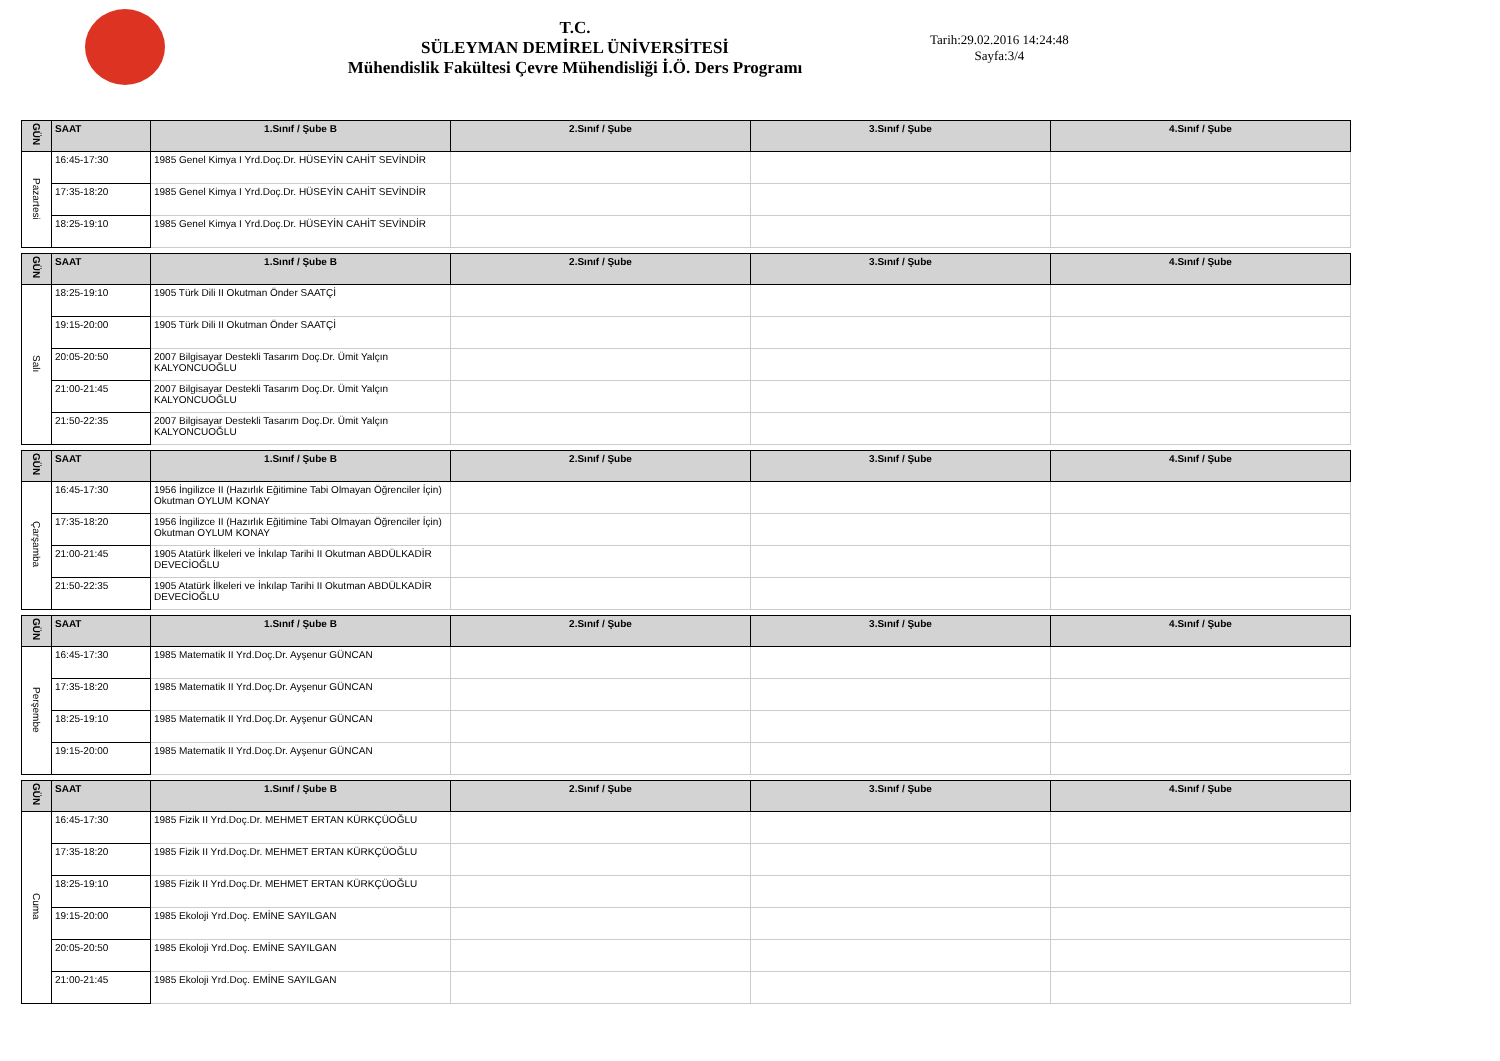T.C.
SÜLEYMAN DEMİREL ÜNİVERSİTESİ
Mühendislik Fakültesi Çevre Mühendisliği İ.Ö. Ders Programı
Tarih:29.02.2016 14:24:48
Sayfa:3/4
| GÜN | SAAT | 1.Sınıf / Şube B | 2.Sınıf / Şube | 3.Sınıf / Şube | 4.Sınıf / Şube |
| --- | --- | --- | --- | --- | --- |
| Pazartesi | 16:45-17:30 | 1985 Genel Kimya I Yrd.Doç.Dr. HÜSEYİN CAHİT SEVİNDİR | | | |
| | 17:35-18:20 | 1985 Genel Kimya I Yrd.Doç.Dr. HÜSEYİN CAHİT SEVİNDİR | | | |
| | 18:25-19:10 | 1985 Genel Kimya I Yrd.Doç.Dr. HÜSEYİN CAHİT SEVİNDİR | | | |
| GÜN | SAAT | 1.Sınıf / Şube B | 2.Sınıf / Şube | 3.Sınıf / Şube | 4.Sınıf / Şube |
| --- | --- | --- | --- | --- | --- |
| Salı | 18:25-19:10 | 1905 Türk Dili II Okutman Önder SAATÇİ | | | |
| | 19:15-20:00 | 1905 Türk Dili II Okutman Önder SAATÇİ | | | |
| | 20:05-20:50 | 2007 Bilgisayar Destekli Tasarım Doç.Dr. Ümit Yalçın KALYONCUOĞLU | | | |
| | 21:00-21:45 | 2007 Bilgisayar Destekli Tasarım Doç.Dr. Ümit Yalçın KALYONCUOĞLU | | | |
| | 21:50-22:35 | 2007 Bilgisayar Destekli Tasarım Doç.Dr. Ümit Yalçın KALYONCUOĞLU | | | |
| GÜN | SAAT | 1.Sınıf / Şube B | 2.Sınıf / Şube | 3.Sınıf / Şube | 4.Sınıf / Şube |
| --- | --- | --- | --- | --- | --- |
| Çarşamba | 16:45-17:30 | 1956 İngilizce II (Hazırlık Eğitimine Tabi Olmayan Öğrenciler İçin) Okutman OYLUM KONAY | | | |
| | 17:35-18:20 | 1956 İngilizce II (Hazırlık Eğitimine Tabi Olmayan Öğrenciler İçin) Okutman OYLUM KONAY | | | |
| | 21:00-21:45 | 1905 Atatürk İlkeleri ve İnkılap Tarihi II Okutman ABDÜLKADİR DEVECİOĞLU | | | |
| | 21:50-22:35 | 1905 Atatürk İlkeleri ve İnkılap Tarihi II Okutman ABDÜLKADİR DEVECİOĞLU | | | |
| GÜN | SAAT | 1.Sınıf / Şube B | 2.Sınıf / Şube | 3.Sınıf / Şube | 4.Sınıf / Şube |
| --- | --- | --- | --- | --- | --- |
| Perşembe | 16:45-17:30 | 1985 Matematik II Yrd.Doç.Dr. Ayşenur GÜNCAN | | | |
| | 17:35-18:20 | 1985 Matematik II Yrd.Doç.Dr. Ayşenur GÜNCAN | | | |
| | 18:25-19:10 | 1985 Matematik II Yrd.Doç.Dr. Ayşenur GÜNCAN | | | |
| | 19:15-20:00 | 1985 Matematik II Yrd.Doç.Dr. Ayşenur GÜNCAN | | | |
| GÜN | SAAT | 1.Sınıf / Şube B | 2.Sınıf / Şube | 3.Sınıf / Şube | 4.Sınıf / Şube |
| --- | --- | --- | --- | --- | --- |
| Cuma | 16:45-17:30 | 1985 Fizik II Yrd.Doç.Dr. MEHMET ERTAN KÜRKÇÜOĞLU | | | |
| | 17:35-18:20 | 1985 Fizik II Yrd.Doç.Dr. MEHMET ERTAN KÜRKÇÜOĞLU | | | |
| | 18:25-19:10 | 1985 Fizik II Yrd.Doç.Dr. MEHMET ERTAN KÜRKÇÜOĞLU | | | |
| | 19:15-20:00 | 1985 Ekoloji Yrd.Doç. EMİNE SAYILGAN | | | |
| | 20:05-20:50 | 1985 Ekoloji Yrd.Doç. EMİNE SAYILGAN | | | |
| | 21:00-21:45 | 1985 Ekoloji Yrd.Doç. EMİNE SAYILGAN | | | |